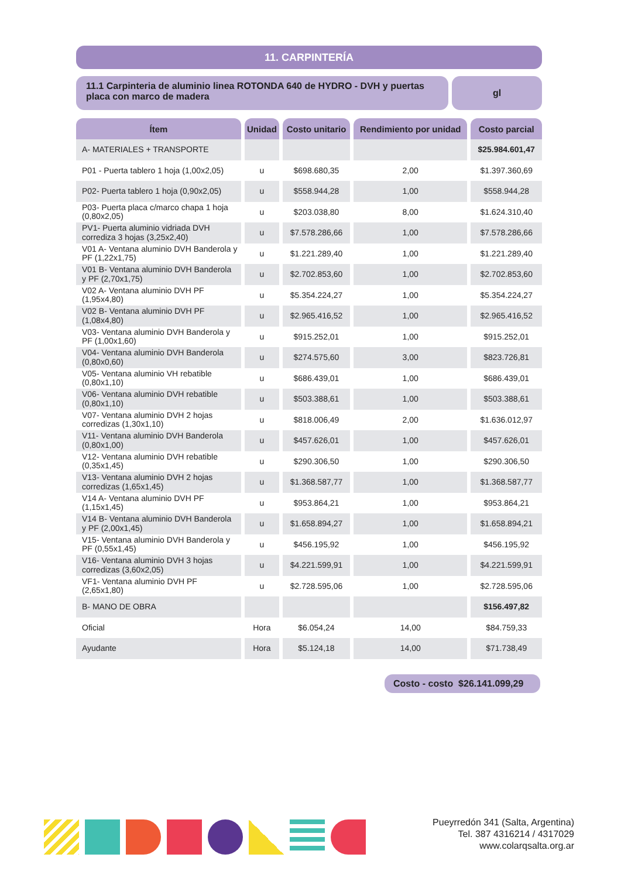11. CARPINTERÍA
11.1 Carpinteria de aluminio linea ROTONDA 640 de HYDRO - DVH y puertas placa con marco de madera
gl
| Ítem | Unidad | Costo unitario | Rendimiento por unidad | Costo parcial |
| --- | --- | --- | --- | --- |
| A- MATERIALES + TRANSPORTE | | | | $25.984.601,47 |
| P01 - Puerta tablero 1 hoja (1,00x2,05) | u | $698.680,35 | 2,00 | $1.397.360,69 |
| P02- Puerta tablero 1 hoja (0,90x2,05) | u | $558.944,28 | 1,00 | $558.944,28 |
| P03- Puerta placa c/marco chapa 1 hoja (0,80x2,05) | u | $203.038,80 | 8,00 | $1.624.310,40 |
| PV1- Puerta aluminio vidriada DVH corrediza 3 hojas (3,25x2,40) | u | $7.578.286,66 | 1,00 | $7.578.286,66 |
| V01 A- Ventana aluminio DVH Banderola y PF (1,22x1,75) | u | $1.221.289,40 | 1,00 | $1.221.289,40 |
| V01 B- Ventana aluminio DVH Banderola y PF (2,70x1,75) | u | $2.702.853,60 | 1,00 | $2.702.853,60 |
| V02 A- Ventana aluminio DVH PF (1,95x4,80) | u | $5.354.224,27 | 1,00 | $5.354.224,27 |
| V02 B- Ventana aluminio DVH PF (1,08x4,80) | u | $2.965.416,52 | 1,00 | $2.965.416,52 |
| V03- Ventana aluminio DVH Banderola y PF (1,00x1,60) | u | $915.252,01 | 1,00 | $915.252,01 |
| V04- Ventana aluminio DVH Banderola (0,80x0,60) | u | $274.575,60 | 3,00 | $823.726,81 |
| V05- Ventana aluminio VH rebatible (0,80x1,10) | u | $686.439,01 | 1,00 | $686.439,01 |
| V06- Ventana aluminio DVH rebatible (0,80x1,10) | u | $503.388,61 | 1,00 | $503.388,61 |
| V07- Ventana aluminio DVH 2 hojas corredizas (1,30x1,10) | u | $818.006,49 | 2,00 | $1.636.012,97 |
| V11- Ventana aluminio DVH Banderola (0,80x1,00) | u | $457.626,01 | 1,00 | $457.626,01 |
| V12- Ventana aluminio DVH rebatible (0,35x1,45) | u | $290.306,50 | 1,00 | $290.306,50 |
| V13- Ventana aluminio DVH 2 hojas corredizas (1,65x1,45) | u | $1.368.587,77 | 1,00 | $1.368.587,77 |
| V14 A- Ventana aluminio DVH PF (1,15x1,45) | u | $953.864,21 | 1,00 | $953.864,21 |
| V14 B- Ventana aluminio DVH Banderola y PF (2,00x1,45) | u | $1.658.894,27 | 1,00 | $1.658.894,21 |
| V15- Ventana aluminio DVH Banderola y PF (0,55x1,45) | u | $456.195,92 | 1,00 | $456.195,92 |
| V16- Ventana aluminio DVH 3 hojas corredizas (3,60x2,05) | u | $4.221.599,91 | 1,00 | $4.221.599,91 |
| VF1- Ventana aluminio DVH PF (2,65x1,80) | u | $2.728.595,06 | 1,00 | $2.728.595,06 |
| B- MANO DE OBRA | | | | $156.497,82 |
| Oficial | Hora | $6.054,24 | 14,00 | $84.759,33 |
| Ayudante | Hora | $5.124,18 | 14,00 | $71.738,49 |
Costo - costo $26.141.099,29
Pueyrredón 341 (Salta, Argentina)
Tel. 387 4316214 / 4317029
www.colarqsalta.org.ar